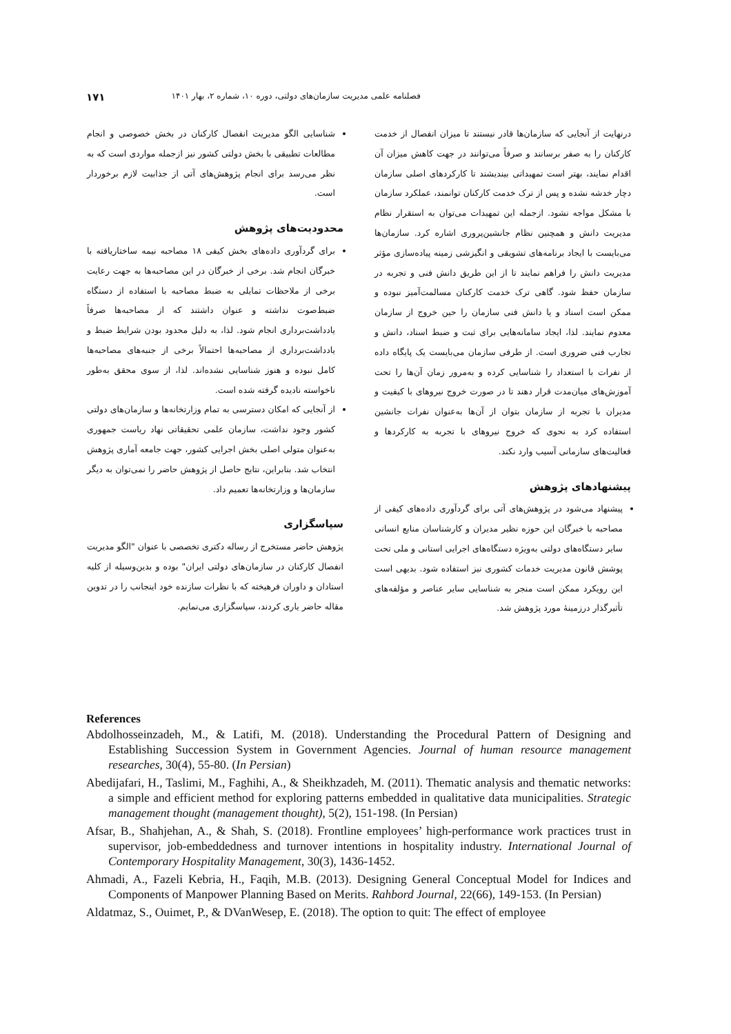فصلنامه علمی مدیریت سازمان‌های دولتی، دوره ۱۰، شماره ۲، بهار ۱۴۰۱ ۱۷۱
درنهایت از آنجایی که سازمان‌ها قادر نیستند تا میزان انفصال از خدمت کارکنان را به صفر برسانند و صرفاً می‌توانند در جهت کاهش میزان آن اقدام نمایند، بهتر است تمهیداتی بیندیشند تا کارکردهای اصلی سازمان دچار خدشه نشده و پس از ترک خدمت کارکنان توانمند، عملکرد سازمان با مشکل مواجه نشود. ازجمله این تمهیدات می‌توان به استقرار نظام مدیریت دانش و همچنین نظام جانشین‌پروری اشاره کرد. سازمان‌ها می‌بایست با ایجاد برنامه‌های تشویقی و انگیزشی زمینه پیاده‌سازی مؤثر مدیریت دانش را فراهم نمایند تا از این طریق دانش فنی و تجربه در سازمان حفظ شود. گاهی ترک خدمت کارکنان مسالمت‌آمیز نبوده و ممکن است اسناد و یا دانش فنی سازمان را حین خروج از سازمان معدوم نمایند. لذا، ایجاد سامانه‌هایی برای ثبت و ضبط اسناد، دانش و تجارب فنی ضروری است. از طرفی سازمان می‌بایست یک پایگاه داده از نفرات با استعداد را شناسایی کرده و به‌مرور زمان آن‌ها را تحت آموزش‌های میان‌مدت قرار دهند تا در صورت خروج نیروهای با کیفیت و مدیران با تجربه از سازمان بتوان از آن‌ها به‌عنوان نفرات جانشین استفاده کرد به نحوی که خروج نیروهای با تجربه به کارکردها و فعالیت‌های سازمانی آسیب وارد نکند.
پیشنهادهای پژوهش
پیشنهاد می‌شود در پژوهش‌های آتی برای گردآوری داده‌های کیفی از مصاحبه با خبرگان این حوزه نظیر مدیران و کارشناسان منابع انسانی سایر دستگاه‌های دولتی به‌ویژه دستگاه‌های اجرایی استانی و ملی تحت پوشش قانون مدیریت خدمات کشوری نیز استفاده شود. بدیهی است این رویکرد ممکن است منجر به شناسایی سایر عناصر و مؤلفه‌های تأثیرگذار درزمینهٔ مورد پژوهش شد.
شناسایی الگو مدیریت انفصال کارکنان در بخش خصوصی و انجام مطالعات تطبیقی با بخش دولتی کشور نیز ازجمله مواردی است که به نظر می‌رسد برای انجام پژوهش‌های آتی از جذابیت لازم برخوردار است.
محدودیت‌های پژوهش
برای گردآوری داده‌های بخش کیفی ۱۸ مصاحبه نیمه ساختاریافته با خبرگان انجام شد. برخی از خبرگان در این مصاحبه‌ها به جهت رعایت برخی از ملاحظات تمایلی به ضبط مصاحبه با استفاده از دستگاه ضبط‌صوت نداشته و عنوان داشتند که از مصاحبه‌ها صرفاً یادداشت‌برداری انجام شود. لذا، به دلیل محدود بودن شرایط ضبط و یادداشت‌برداری از مصاحبه‌ها احتمالاً برخی از جنبه‌های مصاحبه‌ها کامل نبوده و هنوز شناسایی نشده‌اند. لذا، از سوی محقق به‌طور ناخواسته نادیده گرفته شده است.
از آنجایی که امکان دسترسی به تمام وزارتخانه‌ها و سازمان‌های دولتی کشور وجود نداشت، سازمان علمی تحقیقاتی نهاد ریاست جمهوری به‌عنوان متولی اصلی بخش اجرایی کشور، جهت جامعه آماری پژوهش انتخاب شد. بنابراین، نتایج حاصل از پژوهش حاضر را نمی‌توان به دیگر سازمان‌ها و وزارتخانه‌ها تعمیم داد.
سپاسگزاری
پژوهش حاضر مستخرج از رساله دکتری تخصصی با عنوان "الگو مدیریت انفصال کارکنان در سازمان‌های دولتی ایران" بوده و بدین‌وسیله از کلیه استادان و داوران فرهیخته که با نظرات سازنده خود اینجانب را در تدوین مقاله حاضر یاری کردند، سپاسگزاری می‌نمایم.
References
Abdolhosseinzadeh, M., & Latifi, M. (2018). Understanding the Procedural Pattern of Designing and Establishing Succession System in Government Agencies. Journal of human resource management researches, 30(4), 55-80. (In Persian)
Abedijafari, H., Taslimi, M., Faghihi, A., & Sheikhzadeh, M. (2011). Thematic analysis and thematic networks: a simple and efficient method for exploring patterns embedded in qualitative data municipalities. Strategic management thought (management thought), 5(2), 151-198. (In Persian)
Afsar, B., Shahjehan, A., & Shah, S. (2018). Frontline employees’ high-performance work practices trust in supervisor, job-embeddedness and turnover intentions in hospitality industry. International Journal of Contemporary Hospitality Management, 30(3), 1436-1452.
Ahmadi, A., Fazeli Kebria, H., Faqih, M.B. (2013). Designing General Conceptual Model for Indices and Components of Manpower Planning Based on Merits. Rahbord Journal, 22(66), 149-153. (In Persian)
Aldatmaz, S., Ouimet, P., & DVanWesep, E. (2018). The option to quit: The effect of employee